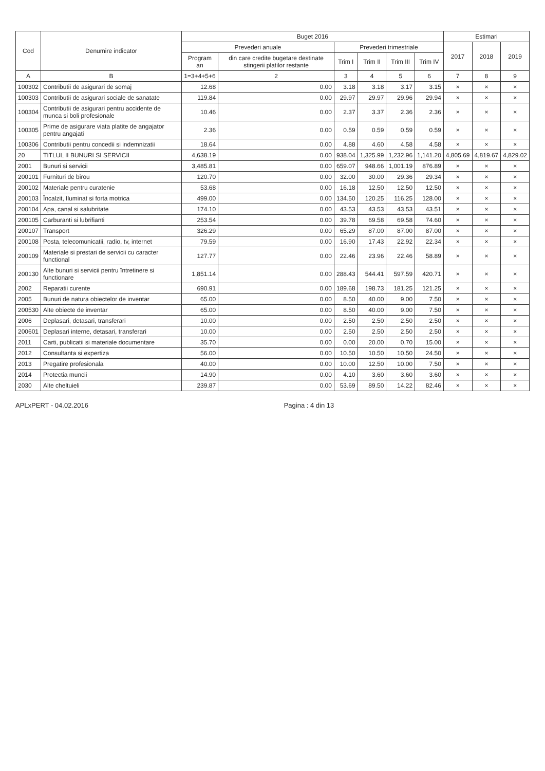| Cod | Denumire indicator | Buget 2016 | | | | | | Estimari | | |
| --- | --- | --- | --- | --- | --- | --- | --- | --- | --- | --- |
| | | Prevederi anuale | | Prevederi trimestriale | | | | 2017 | 2018 | 2019 |
| | | Program an | din care credite bugetare destinate stingerii platilor restante | Trim I | Trim II | Trim III | Trim IV | | | |
| A | B | 1=3+4+5+6 | 2 | 3 | 4 | 5 | 6 | 7 | 8 | 9 |
| 100302 | Contributii de asigurari de somaj | 12.68 | 0.00 | 3.18 | 3.18 | 3.17 | 3.15 | × | × | × |
| 100303 | Contributii de asigurari sociale de sanatate | 119.84 | 0.00 | 29.97 | 29.97 | 29.96 | 29.94 | × | × | × |
| 100304 | Contributii de asigurari pentru accidente de munca si boli profesionale | 10.46 | 0.00 | 2.37 | 3.37 | 2.36 | 2.36 | × | × | × |
| 100305 | Prime de asigurare viata platite de angajator pentru angajati | 2.36 | 0.00 | 0.59 | 0.59 | 0.59 | 0.59 | × | × | × |
| 100306 | Contributii pentru concedii si indemnizatii | 18.64 | 0.00 | 4.88 | 4.60 | 4.58 | 4.58 | × | × | × |
| 20 | TITLUL II BUNURI SI SERVICII | 4,638.19 | 0.00 | 938.04 | 1,325.99 | 1,232.96 | 1,141.20 | 4,805.69 | 4,819.67 | 4,829.02 |
| 2001 | Bunuri si servicii | 3,485.81 | 0.00 | 659.07 | 948.66 | 1,001.19 | 876.89 | × | × | × |
| 200101 | Furnituri de birou | 120.70 | 0.00 | 32.00 | 30.00 | 29.36 | 29.34 | × | × | × |
| 200102 | Materiale pentru curatenie | 53.68 | 0.00 | 16.18 | 12.50 | 12.50 | 12.50 | × | × | × |
| 200103 | Încalzit, Iluminat si forta motrica | 499.00 | 0.00 | 134.50 | 120.25 | 116.25 | 128.00 | × | × | × |
| 200104 | Apa, canal si salubritate | 174.10 | 0.00 | 43.53 | 43.53 | 43.53 | 43.51 | × | × | × |
| 200105 | Carburanti si lubrifianti | 253.54 | 0.00 | 39.78 | 69.58 | 69.58 | 74.60 | × | × | × |
| 200107 | Transport | 326.29 | 0.00 | 65.29 | 87.00 | 87.00 | 87.00 | × | × | × |
| 200108 | Posta, telecomunicatii, radio, tv, internet | 79.59 | 0.00 | 16.90 | 17.43 | 22.92 | 22.34 | × | × | × |
| 200109 | Materiale si prestari de servicii cu caracter functional | 127.77 | 0.00 | 22.46 | 23.96 | 22.46 | 58.89 | × | × | × |
| 200130 | Alte bunuri si servicii pentru întretinere si functionare | 1,851.14 | 0.00 | 288.43 | 544.41 | 597.59 | 420.71 | × | × | × |
| 2002 | Reparatii curente | 690.91 | 0.00 | 189.68 | 198.73 | 181.25 | 121.25 | × | × | × |
| 2005 | Bunuri de natura obiectelor de inventar | 65.00 | 0.00 | 8.50 | 40.00 | 9.00 | 7.50 | × | × | × |
| 200530 | Alte obiecte de inventar | 65.00 | 0.00 | 8.50 | 40.00 | 9.00 | 7.50 | × | × | × |
| 2006 | Deplasari, detasari, transferari | 10.00 | 0.00 | 2.50 | 2.50 | 2.50 | 2.50 | × | × | × |
| 200601 | Deplasari interne, detasari, transferari | 10.00 | 0.00 | 2.50 | 2.50 | 2.50 | 2.50 | × | × | × |
| 2011 | Carti, publicatii si materiale documentare | 35.70 | 0.00 | 0.00 | 20.00 | 0.70 | 15.00 | × | × | × |
| 2012 | Consultanta si expertiza | 56.00 | 0.00 | 10.50 | 10.50 | 10.50 | 24.50 | × | × | × |
| 2013 | Pregatire profesionala | 40.00 | 0.00 | 10.00 | 12.50 | 10.00 | 7.50 | × | × | × |
| 2014 | Protectia muncii | 14.90 | 0.00 | 4.10 | 3.60 | 3.60 | 3.60 | × | × | × |
| 2030 | Alte cheltuieli | 239.87 | 0.00 | 53.69 | 89.50 | 14.22 | 82.46 | × | × | × |
APLxPERT - 04.02.2016 Pagina : 4 din 13